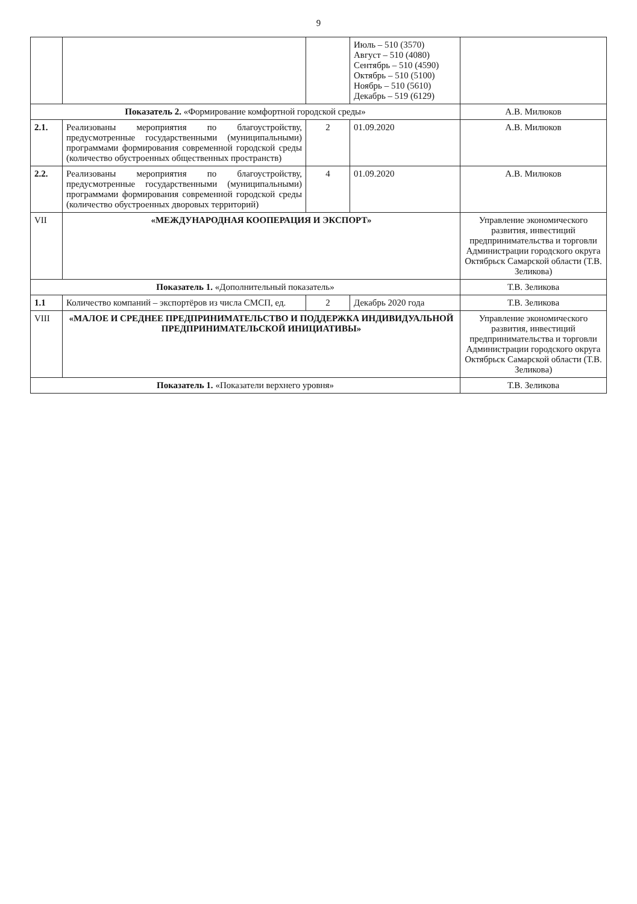9
| | | | Июль – 510 (3570) Август – 510 (4080) Сентябрь – 510 (4590) Октябрь – 510 (5100) Ноябрь – 510 (5610) Декабрь – 519 (6129) | |
| Показатель 2. «Формирование комфортной городской среды» | | | | А.В. Милюков |
| 2.1. | Реализованы мероприятия по благоустройству, предусмотренные государственными (муниципальными) программами формирования современной городской среды (количество обустроенных общественных пространств) | 2 | 01.09.2020 | А.В. Милюков |
| 2.2. | Реализованы мероприятия по благоустройству, предусмотренные государственными (муниципальными) программами формирования современной городской среды (количество обустроенных дворовых территорий) | 4 | 01.09.2020 | А.В. Милюков |
| VII | «МЕЖДУНАРОДНАЯ КООПЕРАЦИЯ И ЭКСПОРТ» | | | Управление экономического развития, инвестиций предпринимательства и торговли Администрации городского округа Октябрьск Самарской области (Т.В. Зеликова) |
| Показатель 1. «Дополнительный показатель» | | | | Т.В. Зеликова |
| 1.1 | Количество компаний – экспортёров из числа СМСП, ед. | 2 | Декабрь 2020 года | Т.В. Зеликова |
| VIII | «МАЛОЕ И СРЕДНЕЕ ПРЕДПРИНИМАТЕЛЬСТВО И ПОДДЕРЖКА ИНДИВИДУАЛЬНОЙ ПРЕДПРИНИМАТЕЛЬСКОЙ ИНИЦИАТИВЫ» | | | Управление экономического развития, инвестиций предпринимательства и торговли Администрации городского округа Октябрьск Самарской области (Т.В. Зеликова) |
| Показатель 1. «Показатели верхнего уровня» | | | | Т.В. Зеликова |